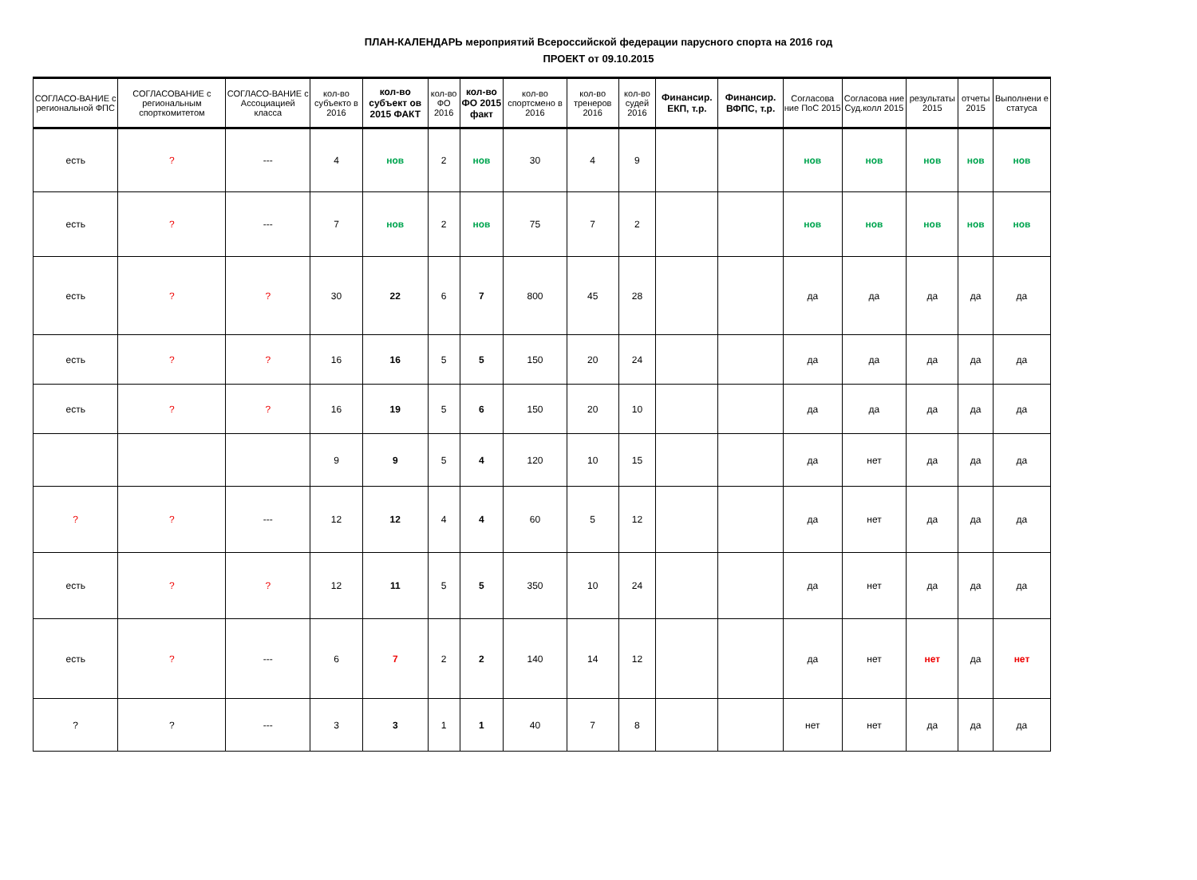ПЛАН-КАЛЕНДАРЬ мероприятий Всероссийской федерации парусного спорта на 2016 год
ПРОЕКТ от 09.10.2015
| СОГЛАСО-ВАНИЕ с региональной ФПС | СОГЛАСОВАНИЕ с региональным спорткомитетом | СОГЛАСО-ВАНИЕ с Ассоциацией класса | кол-во субъекто в 2016 | кол-во субъект ов 2015 ФАКТ | кол-во ФО 2016 | кол-во ФО 2015 факт | кол-во спортсмено в 2016 | кол-во тренеров 2016 | кол-во судей 2016 | Финансир. ЕКП, т.р. | Финансир. ВФПС, т.р. | Согласова ние ПоС 2015 | Согласова ние Суд.колл 2015 | результаты 2015 | отчеты 2015 | Выполнени е статуса |
| --- | --- | --- | --- | --- | --- | --- | --- | --- | --- | --- | --- | --- | --- | --- | --- | --- |
| есть | ? | --- | 4 | нов | 2 | нов | 30 | 4 | 9 | | | нов | нов | нов | нов | нов |
| есть | ? | --- | 7 | нов | 2 | нов | 75 | 7 | 2 | | | нов | нов | нов | нов | нов |
| есть | ? | ? | 30 | 22 | 6 | 7 | 800 | 45 | 28 | | | да | да | да | да | да |
| есть | ? | ? | 16 | 16 | 5 | 5 | 150 | 20 | 24 | | | да | да | да | да | да |
| есть | ? | ? | 16 | 19 | 5 | 6 | 150 | 20 | 10 | | | да | да | да | да | да |
| | | | 9 | 9 | 5 | 4 | 120 | 10 | 15 | | | да | нет | да | да | да |
| ? | ? | --- | 12 | 12 | 4 | 4 | 60 | 5 | 12 | | | да | нет | да | да | да |
| есть | ? | ? | 12 | 11 | 5 | 5 | 350 | 10 | 24 | | | да | нет | да | да | да |
| есть | ? | --- | 6 | 7 | 2 | 2 | 140 | 14 | 12 | | | да | нет | нет | да | нет |
| ? | ? | --- | 3 | 3 | 1 | 1 | 40 | 7 | 8 | | | нет | нет | да | да | да |